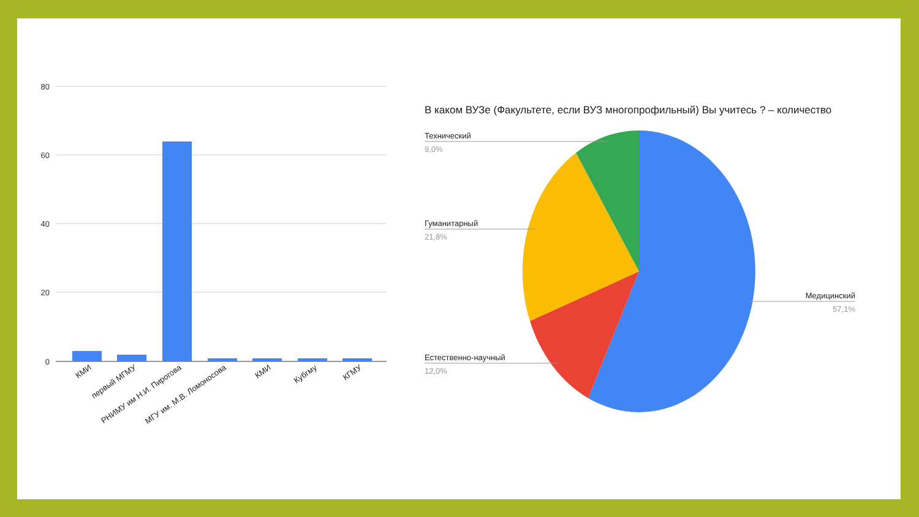80
60
40
20
0
КМИ
первый МГМУ
РНИМУ им Н.И. Пирогова
МГУ им. М.В. Ломоносова
КМИ
Кубгму
КГМУ
В каком ВУЗе (Факультете, если ВУЗ многопрофильный) Вы учитесь ? – количество
Технический
9,0%
Гуманитарный
21,8%
Естественно-научный
12,0%
Медицинский
57,1%